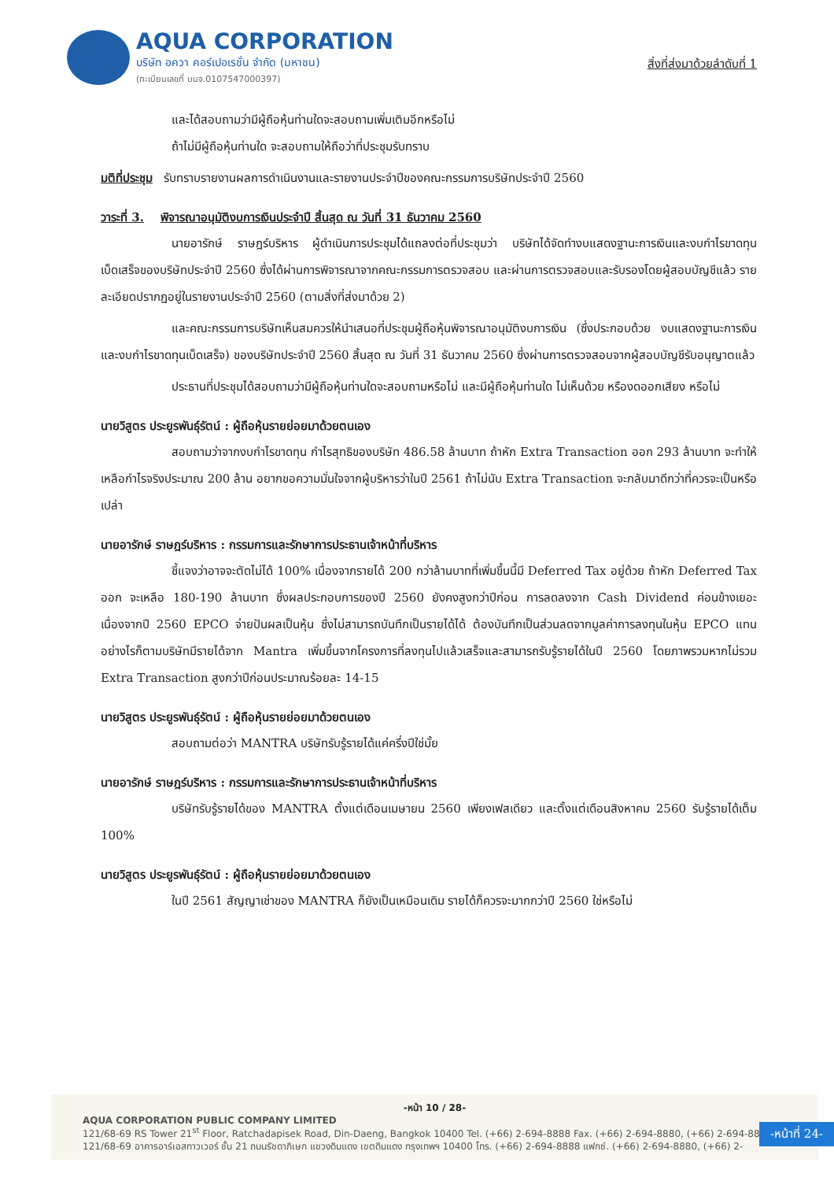AQUA CORPORATION
บริษัท อควา คอร์เปอเรชั่น จำกัด (มหาชน)
(ทะเบียนเลขที่ บมจ.0107547000397)
สิ่งที่ส่งมาด้วยลำดับที่ 1
และได้สอบถามว่ามีผู้ถือหุ้นท่านใดจะสอบถามเพิ่มเติมอีกหรือไม่
ถ้าไม่มีผู้ถือหุ้นท่านใด จะสอบถามให้ถือว่าที่ประชุมรับทราบ
มติที่ประชุม รับทราบรายงานผลการดำเนินงานและรายงานประจำปีของคณะกรรมการบริษัทประจำปี 2560
วาระที่ 3. พิจารณาอนุมัติงบการเงินประจำปี สิ้นสุด ณ วันที่ 31 ธันวาคม 2560
นายอารักษ์ ราษฎร์บริหาร ผู้ดำเนินการประชุมได้แถลงต่อที่ประชุมว่า บริษัทได้จัดทำงบแสดงฐานะการเงินและงบกำไรขาดทุนเบ็ดเสร็จของบริษัทประจำปี 2560 ซึ่งได้ผ่านการพิจารณาจากคณะกรรมการตรวจสอบ และผ่านการตรวจสอบและรับรองโดยผู้สอบบัญชีแล้ว รายละเอียดปรากฏอยู่ในรายงานประจำปี 2560 (ตามสิ่งที่ส่งมาด้วย 2)
และคณะกรรมการบริษัทเห็นสมควรให้นำเสนอที่ประชุมผู้ถือหุ้นพิจารณาอนุมัติงบการเงิน (ซึ่งประกอบด้วย งบแสดงฐานะการเงินและงบกำไรขาดทุนเบ็ดเสร็จ) ของบริษัทประจำปี 2560 สิ้นสุด ณ วันที่ 31 ธันวาคม 2560 ซึ่งผ่านการตรวจสอบจากผู้สอบบัญชีรับอนุญาตแล้ว
ประธานที่ประชุมได้สอบถามว่ามีผู้ถือหุ้นท่านใดจะสอบถามหรือไม่ และมีผู้ถือหุ้นท่านใด ไม่เห็นด้วย หรืองดออกเสียง หรือไม่
นายวิสูตร ประยูรพันธุ์รัตน์ : ผู้ถือหุ้นรายย่อยมาด้วยตนเอง
สอบถามว่าจากงบกำไรขาดทุน กำไรสุทธิของบริษัท 486.58 ล้านบาท ถ้าหัก Extra Transaction ออก 293 ล้านบาท จะทำให้เหลือกำไรจริงประมาณ 200 ล้าน อยากขอความมั่นใจจากผู้บริหารว่าในปี 2561 ถ้าไม่นับ Extra Transaction จะกลับมาดีกว่าที่ควรจะเป็นหรือเปล่า
นายอารักษ์ ราษฎร์บริหาร : กรรมการและรักษาการประธานเจ้าหน้าที่บริหาร
ชี้แจงว่าอาจจะตัดไม่ได้ 100% เนื่องจากรายได้ 200 กว่าล้านบาทที่เพิ่มขึ้นนี้มี Deferred Tax อยู่ด้วย ถ้าหัก Deferred Tax ออก จะเหลือ 180-190 ล้านบาท ซึ่งผลประกอบการของปี 2560 ยังคงสูงกว่าปีก่อน การลดลงจาก Cash Dividend ค่อนข้างเยอะ เนื่องจากปี 2560 EPCO จ่ายปันผลเป็นหุ้น ซึ่งไม่สามารถบันทึกเป็นรายได้ได้ ต้องบันทึกเป็นส่วนลดจากมูลค่าการลงทุนในหุ้น EPCO แทน อย่างไรก็ตามบริษัทมีรายได้จาก Mantra เพิ่มขึ้นจากโครงการที่ลงทุนไปแล้วเสร็จและสามารถรับรู้รายได้ในปี 2560 โดยภาพรวมหากไม่รวม Extra Transaction สูงกว่าปีก่อนประมาณร้อยละ 14-15
นายวิสูตร ประยูรพันธุ์รัตน์ : ผู้ถือหุ้นรายย่อยมาด้วยตนเอง
สอบถามต่อว่า MANTRA บริษัทรับรู้รายได้แค่ครึ่งปีใช่มั้ย
นายอารักษ์ ราษฎร์บริหาร : กรรมการและรักษาการประธานเจ้าหน้าที่บริหาร
บริษัทรับรู้รายได้ของ MANTRA ตั้งแต่เดือนเมษายน 2560 เพียงเฟสเดียว และตั้งแต่เดือนสิงหาคม 2560 รับรู้รายได้เต็ม 100%
นายวิสูตร ประยูรพันธุ์รัตน์ : ผู้ถือหุ้นรายย่อยมาด้วยตนเอง
ในปี 2561 สัญญาเช่าของ MANTRA ก็ยังเป็นเหมือนเดิม รายได้ก็ควรจะมากกว่าปี 2560 ใช่หรือไม่
-หน้า 10 / 28-
AQUA CORPORATION PUBLIC COMPANY LIMITED
121/68-69 RS Tower 21<sup>st</sup> Floor, Ratchadapisek Road, Din-Daeng, Bangkok 10400 Tel. (+66) 2-694-8888 Fax. (+66) 2-694-8880, (+66) 2-694-8880
121/68-69 อาคารอาร์เอสทาวเวอร์ ชั้น 21 ถนนรัชดาภิเษก แขวงดินแดง เขตดินแดง กรุงเทพฯ 10400 โทร. (+66) 2-694-8888 แฟกซ์. (+66) 2-694-8880, (+66) 2-
-หน้าที่ 24-